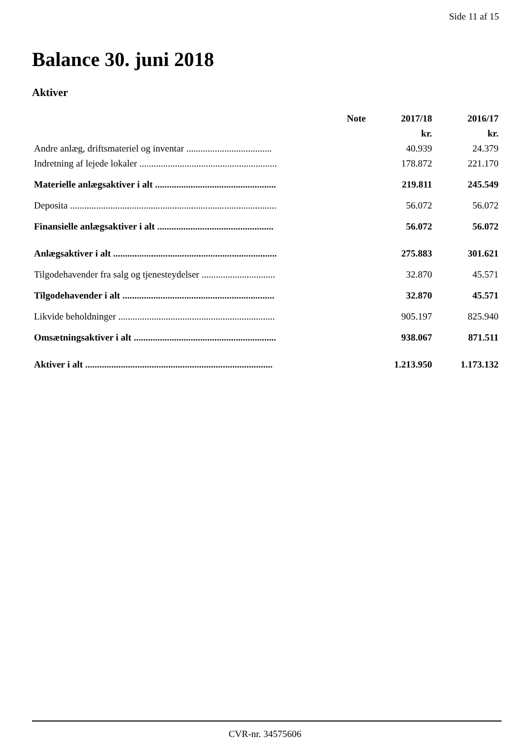Side 11 af 15
Balance 30. juni 2018
Aktiver
| | Note | 2017/18 | 2016/17 |
| --- | --- | --- | --- |
| | | kr. | kr. |
| Andre anlæg, driftsmateriel og inventar .................................... | | 40.939 | 24.379 |
| Indretning af lejede lokaler .......................................................... | | 178.872 | 221.170 |
| Materielle anlægsaktiver i alt ................................................... | | 219.811 | 245.549 |
| Deposita ....................................................................................... | | 56.072 | 56.072 |
| Finansielle anlægsaktiver i alt ................................................. | | 56.072 | 56.072 |
| Anlægsaktiver i alt ..................................................................... | | 275.883 | 301.621 |
| Tilgodehavender fra salg og tjenesteydelser ............................... | | 32.870 | 45.571 |
| Tilgodehavender i alt ................................................................ | | 32.870 | 45.571 |
| Likvide beholdninger .................................................................. | | 905.197 | 825.940 |
| Omsætningsaktiver i alt ............................................................ | | 938.067 | 871.511 |
| Aktiver i alt ............................................................................... | | 1.213.950 | 1.173.132 |
CVR-nr. 34575606